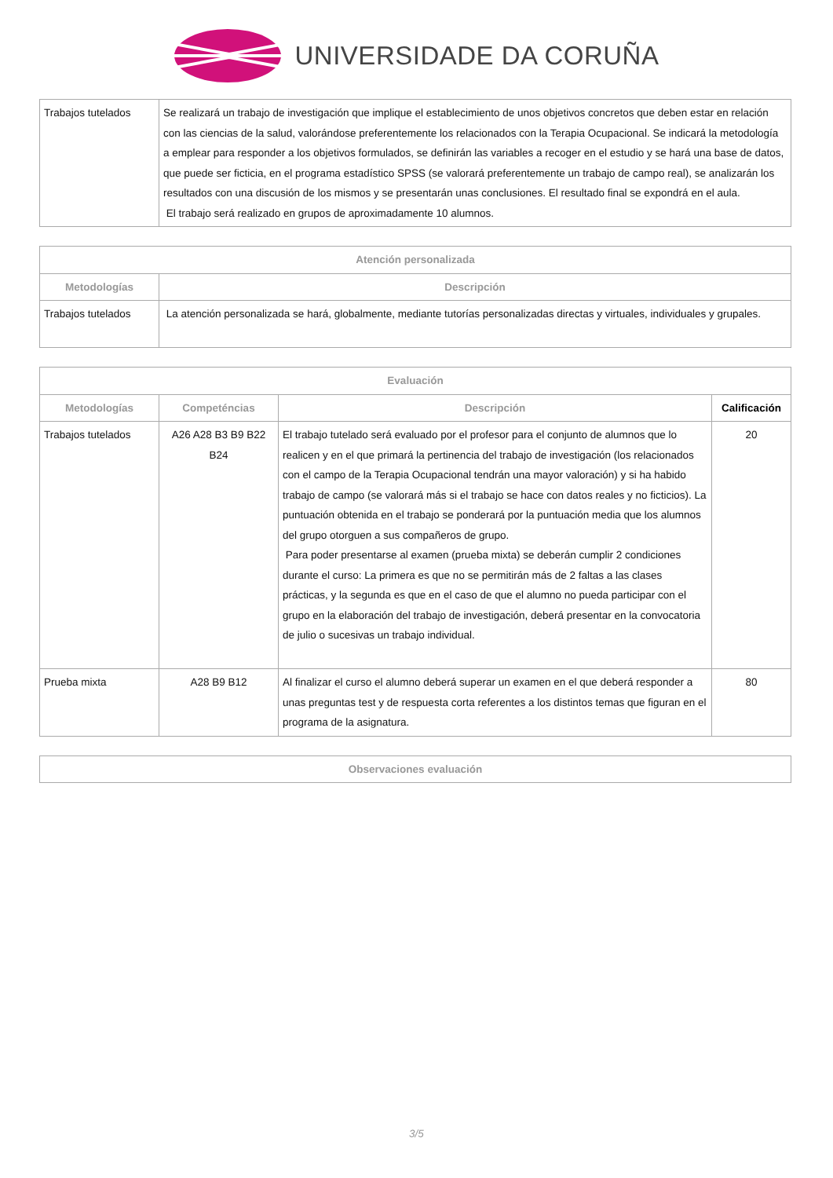UNIVERSIDADE DA CORUÑA
| Trabajos tutelados | Se realizará un trabajo de investigación que implique el establecimiento de unos objetivos concretos que deben estar en relación con las ciencias de la salud, valorándose preferentemente los relacionados con la Terapia Ocupacional. Se indicará la metodología a emplear para responder a los objetivos formulados, se definirán las variables a recoger en el estudio y se hará una base de datos, que puede ser ficticia, en el programa estadístico SPSS (se valorará preferentemente un trabajo de campo real), se analizarán los resultados con una discusión de los mismos y se presentarán unas conclusiones. El resultado final se expondrá en el aula. El trabajo será realizado en grupos de aproximadamente 10 alumnos. |
| Atención personalizada | |
| --- | --- |
| Metodologías | Descripción |
| Trabajos tutelados | La atención personalizada se hará, globalmente, mediante tutorías personalizadas directas y virtuales, individuales y grupales. |
| Evaluación | | | |
| --- | --- | --- | --- |
| Metodologías | Competéncias | Descripción | Calificación |
| Trabajos tutelados | A26 A28 B3 B9 B22 B24 | El trabajo tutelado será evaluado por el profesor para el conjunto de alumnos que lo realicen y en el que primará la pertinencia del trabajo de investigación (los relacionados con el campo de la Terapia Ocupacional tendrán una mayor valoración) y si ha habido trabajo de campo (se valorará más si el trabajo se hace con datos reales y no ficticios). La puntuación obtenida en el trabajo se ponderará por la puntuación media que los alumnos del grupo otorguen a sus compañeros de grupo. Para poder presentarse al examen (prueba mixta) se deberán cumplir 2 condiciones durante el curso: La primera es que no se permitirán más de 2 faltas a las clases prácticas, y la segunda es que en el caso de que el alumno no pueda participar con el grupo en la elaboración del trabajo de investigación, deberá presentar en la convocatoria de julio o sucesivas un trabajo individual. | 20 |
| Prueba mixta | A28 B9 B12 | Al finalizar el curso el alumno deberá superar un examen en el que deberá responder a unas preguntas test y de respuesta corta referentes a los distintos temas que figuran en el programa de la asignatura. | 80 |
| Observaciones evaluación |
| --- |
3/5